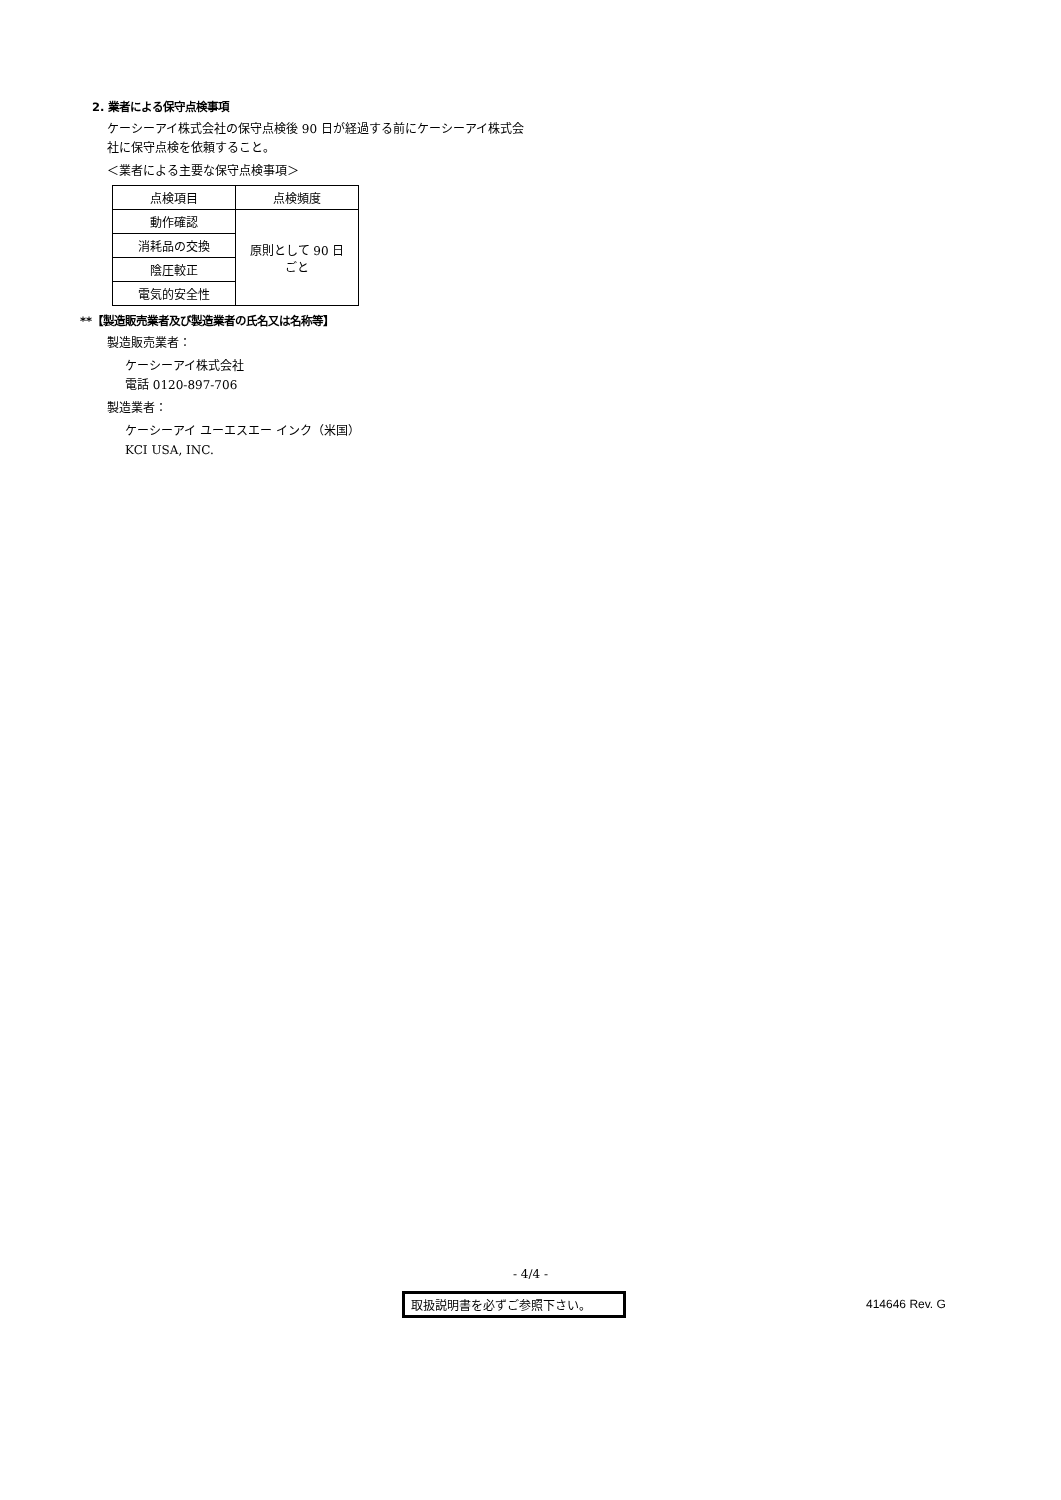2. 業者による保守点検事項
ケーシーアイ株式会社の保守点検後 90 日が経過する前にケーシーアイ株式会社に保守点検を依頼すること。
＜業者による主要な保守点検事項＞
| 点検項目 | 点検頻度 |
| --- | --- |
| 動作確認 | 原則として 90 日ごと |
| 消耗品の交換 | |
| 陰圧較正 | |
| 電気的安全性 | |
**【製造販売業者及び製造業者の氏名又は名称等】
製造販売業者：
ケーシーアイ株式会社
電話 0120-897-706
製造業者：
ケーシーアイ ユーエスエー インク（米国）
KCI USA, INC.
- 4/4 -
取扱説明書を必ずご参照下さい。 414646 Rev. G